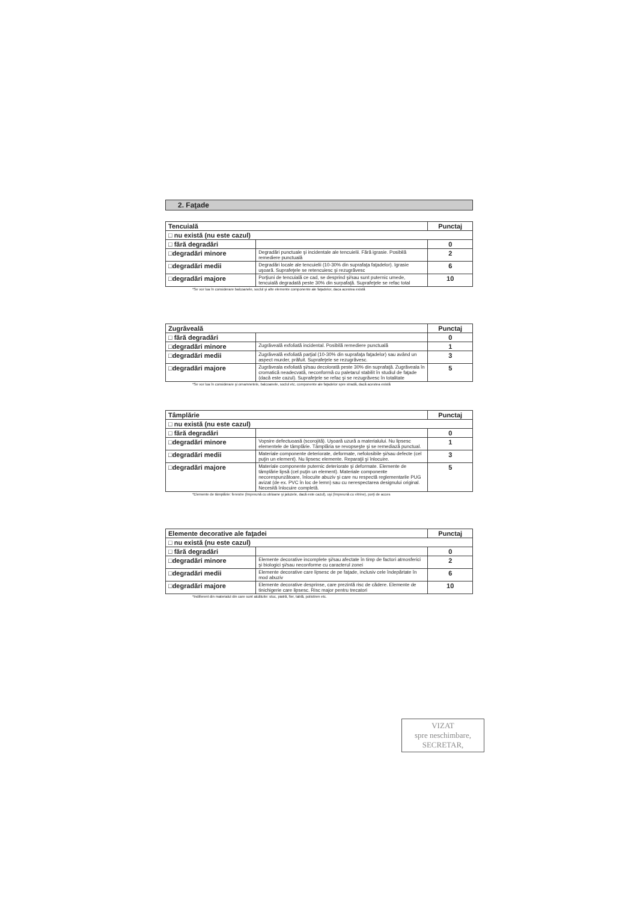2. Faţade
| Tencuială | | Punctaj |
| --- | --- | --- |
| □ nu există (nu este cazul) | | |
| □ fără degradări | | 0 |
| □degradări minore | Degradări punctuale şi incidentale ale tencuielii. Fără igrasie. Posibilă remediere punctuală | 2 |
| □degradări medii | Degradări locale ale tencuielii (10-30% din suprafaţa faţadelor). Igrasie uşoară. Suprafeţele se retencuiesc şi rezugrăvesc | 6 |
| □degradări majore | Porţiuni de tencuială ce cad, se desprind şi/sau sunt puternic umede, tencuială degradată peste 30% din surpafaţă. Suprafeţele se refac total | 10 |
*Se vor lua în considerare balcoanele, soclul şi alte elemente componente ale faţadelor, daca acestea există
| Zugrăveală | | Punctaj |
| --- | --- | --- |
| □ fără degradări | | 0 |
| □degradări minore | Zugrăveală exfoliată incidental. Posibilă remediere punctuală | 1 |
| □degradări medii | Zugrăveală exfoliată parţial (10-30% din suprafaţa faţadelor) sau având un aspect murder, prăfuit. Suprafeţele se rezugrăvesc. | 3 |
| □degradări majore | Zugrăveala exfoliată şi/sau decolorată peste 30% din suprafaţă. Zugrăveala în cromatică neadecvată, neconformă cu paletarul stabilit în studiul de faţade (dacă este cazul). Suprafeţele se refac şi se rezugrăvesc în totalitate | 5 |
*Se vor lua în considerare şi ornamnetele, balcoanele, soclul etc. componente ale faţadelor spre stradă, dacă acestea există
| Tâmplărie | | Punctaj |
| --- | --- | --- |
| □ nu există (nu este cazul) | | |
| □ fără degradări | | 0 |
| □degradări minore | Vopsire defectuoasă (scorojită). Uşoară uzură a materialului. Nu lipsesc elementele de tâmplărie. Tâmplăria se revopseşte şi se remediază punctual. | 1 |
| □degradări medii | Materiale componente deteriorate, deformate, nefolosibile şi/sau defecte (cel puţin un element). Nu lipsesc elemente. Reparaţii şi înlocuire. | 3 |
| □degradări majore | Materiale componente puternic deteriorate şi deformate. Elemente de tâmplărie lipsă (cel puţin un element). Materiale componente necorespunzătoare, înlocuite abuziv şi care nu respectă reglementarile PUG avizat (de ex. PVC în loc de lemn) sau cu nerespectarea designului original. Necesită înlocuire completă. | 5 |
*Elemente de tâmplărie: ferestre (împreună cu obloane şi jaluzele, dacă este cazul), uşi (împreună cu vitrine), porţi de acces
| Elemente decorative ale faţadei | | Punctaj |
| --- | --- | --- |
| □ nu există (nu este cazul) | | |
| □ fără degradări | | 0 |
| □degradări minore | Elemente decorative incomplete şi/sau afectate în timp de factori atmosferici şi biologici şi/sau neconforme cu caracterul zonei | 2 |
| □degradări medii | Elemente decorative care lipsesc de pe faţade, inclusiv cele îndepărtate în mod abuziv | 6 |
| □degradări majore | Elemente decorative desprinse, care prezintă risc de cădere. Elemente de tinichigerie care lipsesc. Risc major pentru trecatori | 10 |
*Indiferent din materialul din care sunt alcătuite: stuc, piatră, fier, tablă, polistiren etc.
VIZAT
spre neschimbare,
SECRETAR,